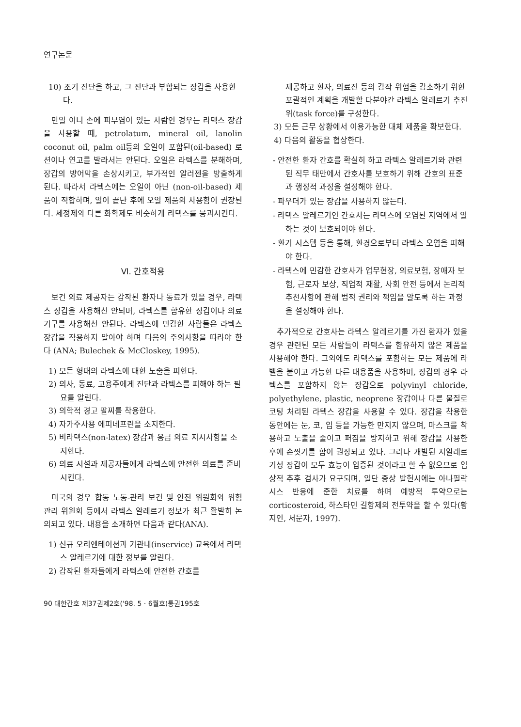연구논문
10) 조기 진단을 하고, 그 진단과 부합되는 장갑을 사용한다.
만일 이니 손에 피부염이 있는 사람인 경우는 라텍스 장갑을 사용할 때, petrolatum, mineral oil, lanolin coconut oil, palm oil등의 오일이 포함된(oil-based) 로션이나 연고를 발라서는 안된다. 오일은 라텍스를 분해하며, 장갑의 방어막을 손상시키고, 부가적인 알러젠을 방출하게 된다. 따라서 라텍스에는 오일이 아닌 (non-oil-based) 제품이 적합하며, 일이 끝난 후에 오일 제품의 사용함이 권장된다. 세정제와 다른 화학제도 비슷하게 라텍스를 붕괴시킨다.
Ⅵ. 간호적용
보건 의료 제공자는 감작된 환자나 동료가 있을 경우, 라텍스 장갑을 사용해선 안되며, 라텍스를 함유한 장갑이나 의료 기구를 사용해선 안된다. 라텍스에 민감한 사람들은 라텍스 장갑을 작용하지 말아야 하며 다음의 주의사항을 따라야 한다 (ANA; Bulechek & McCloskey, 1995).
1) 모든 형태의 라텍스에 대한 노출을 피한다.
2) 의사, 동료, 고용주에게 진단과 라텍스를 피해야 하는 필요를 알린다.
3) 의학적 경고 팔찌를 착용한다.
4) 자가주사용 에피네프린을 소지한다.
5) 비라텍스(non-latex) 장갑과 응급 의료 지시사항을 소지한다.
6) 의료 시설과 제공자들에게 라텍스에 안전한 의료를 준비시킨다.
미국의 경우 합동 노동-관리 보건 및 안전 위원회와 위험 관리 위원회 등에서 라텍스 알레르기 정보가 최근 활발히 논의되고 있다. 내용을 소개하면 다음과 같다(ANA).
1) 신규 오리엔테이션과 기관내(inservice) 교육에서 라텍스 알레르기에 대한 정보를 알린다.
2) 감작된 환자들에게 라텍스에 안전한 간호를
제공하고 환자, 의료진 등의 감작 위험을 감소하기 위한 포괄적인 계획을 개발할 다분야간 라텍스 알레르기 추진위(task force)를 구성한다.
3) 모든 근무 상황에서 이용가능한 대체 제품을 확보한다.
4) 다음의 활동을 협상한다.
- 안전한 환자 간호를 확실히 하고 라텍스 알레르기와 관련된 직무 태만에서 간호사를 보호하기 위해 간호의 표준과 행정적 과정을 설정해야 한다.
- 파우더가 있는 장갑을 사용하지 않는다.
- 라텍스 알레르기인 간호사는 라텍스에 오염된 지역에서 일하는 것이 보호되어야 한다.
- 환기 시스템 등을 통해, 환경으로부터 라텍스 오염을 피해야 한다.
- 라텍스에 민감한 간호사가 업무현장, 의료보험, 장애자 보험, 근로자 보상, 직업적 재활, 사회 안전 등에서 논리적 추천사항에 관해 법적 권리와 책임을 알도록 하는 과정을 설정해야 한다.
추가적으로 간호사는 라텍스 알레르기를 가진 환자가 있을 경우 관련된 모든 사람들이 라텍스를 함유하지 않은 제품을 사용해야 한다. 그외에도 라텍스를 포함하는 모든 제품에 라벨을 붙이고 가능한 다른 대용품을 사용하며, 장갑의 경우 라텍스를 포함하지 않는 장갑으로 polyvinyl chloride, polyethylene, plastic, neoprene 장갑이나 다른 물질로 코팅 처리된 라텍스 장갑을 사용할 수 있다. 장갑을 착용한 동안에는 눈, 코, 입 등을 가능한 만지지 않으며, 마스크를 착용하고 노출을 줄이고 퍼짐을 방지하고 위해 장갑을 사용한 후에 손씻기를 함이 권장되고 있다. 그러나 개발된 저알레르기성 장갑이 모두 효능이 입증된 것이라고 할 수 없으므로 임상적 추후 검사가 요구되며, 일단 증상 발현시에는 아나필락시스 반응에 준한 치료를 하며 예방적 투약으로는 corticosteroid, 하스타민 길항제의 전투약을 할 수 있다(황지인, 서문자, 1997).
90 대한간호 제37권제2호('98. 5 · 6월호)통권195호